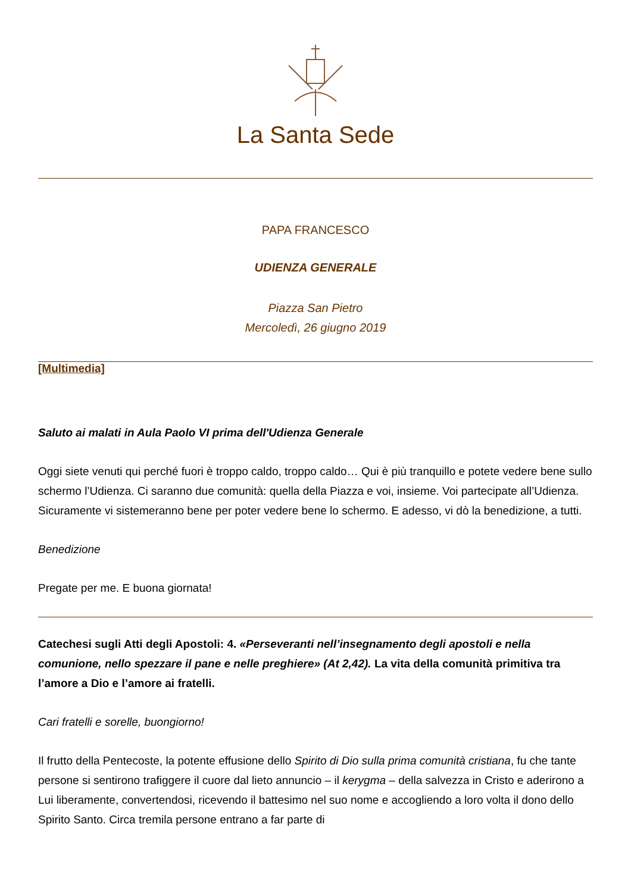La Santa Sede
PAPA FRANCESCO
UDIENZA GENERALE
Piazza San Pietro
Mercoledì, 26 giugno 2019
[Multimedia]
Saluto ai malati in Aula Paolo VI prima dell'Udienza Generale
Oggi siete venuti qui perché fuori è troppo caldo, troppo caldo… Qui è più tranquillo e potete vedere bene sullo schermo l’Udienza. Ci saranno due comunità: quella della Piazza e voi, insieme. Voi partecipate all’Udienza. Sicuramente vi sistemeranno bene per poter vedere bene lo schermo. E adesso, vi dò la benedizione, a tutti.
Benedizione
Pregate per me. E buona giornata!
Catechesi sugli Atti degli Apostoli: 4. «Perseveranti nell’insegnamento degli apostoli e nella comunione, nello spezzare il pane e nelle preghiere» (At 2,42). La vita della comunità primitiva tra l’amore a Dio e l’amore ai fratelli.
Cari fratelli e sorelle, buongiorno!
Il frutto della Pentecoste, la potente effusione dello Spirito di Dio sulla prima comunità cristiana, fu che tante persone si sentirono trafiggere il cuore dal lieto annuncio – il kerygma – della salvezza in Cristo e aderirono a Lui liberamente, convertendosi, ricevendo il battesimo nel suo nome e accogliendo a loro volta il dono dello Spirito Santo. Circa tremila persone entrano a far parte di